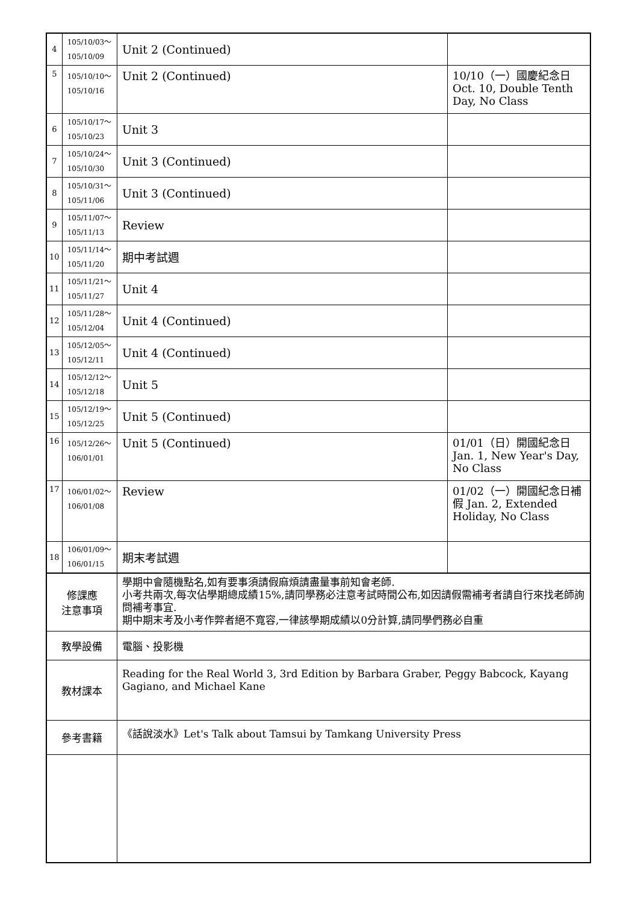| 4 | 105/10/03～ 105/10/09 | Unit 2 (Continued) | |
| 5 | 105/10/10～ 105/10/16 | Unit 2 (Continued) | 10/10（一）國慶紀念日 Oct. 10, Double Tenth Day, No Class |
| 6 | 105/10/17～ 105/10/23 | Unit 3 | |
| 7 | 105/10/24～ 105/10/30 | Unit 3 (Continued) | |
| 8 | 105/10/31～ 105/11/06 | Unit 3 (Continued) | |
| 9 | 105/11/07～ 105/11/13 | Review | |
| 10 | 105/11/14～ 105/11/20 | 期中考試週 | |
| 11 | 105/11/21～ 105/11/27 | Unit 4 | |
| 12 | 105/11/28～ 105/12/04 | Unit 4 (Continued) | |
| 13 | 105/12/05～ 105/12/11 | Unit 4 (Continued) | |
| 14 | 105/12/12～ 105/12/18 | Unit 5 | |
| 15 | 105/12/19～ 105/12/25 | Unit 5 (Continued) | |
| 16 | 105/12/26～ 106/01/01 | Unit 5 (Continued) | 01/01（日）開國紀念日 Jan. 1, New Year's Day, No Class |
| 17 | 106/01/02～ 106/01/08 | Review | 01/02（一）開國紀念日補假 Jan. 2, Extended Holiday, No Class |
| 18 | 106/01/09～ 106/01/15 | 期末考試週 | |
| 修課應 注意事項 | | 學期中會隨機點名,如有要事須請假麻煩請盡量事前知會老師. 小考共兩次,每次佔學期總成績15%,請同學務必注意考試時間公布,如因請假需補考者請自行來找老師詢問補考事宜. 期中期末考及小考作弊者絕不寬容,一律該學期成績以0分計算,請同學們務必自重 | |
| 教學設備 | | 電腦、投影機 | |
| 教材課本 | | Reading for the Real World 3, 3rd Edition by Barbara Graber, Peggy Babcock, Kayang Gagiano, and Michael Kane | |
| 參考書籍 | | 《話說淡水》Let's Talk about Tamsui by Tamkang University Press | |